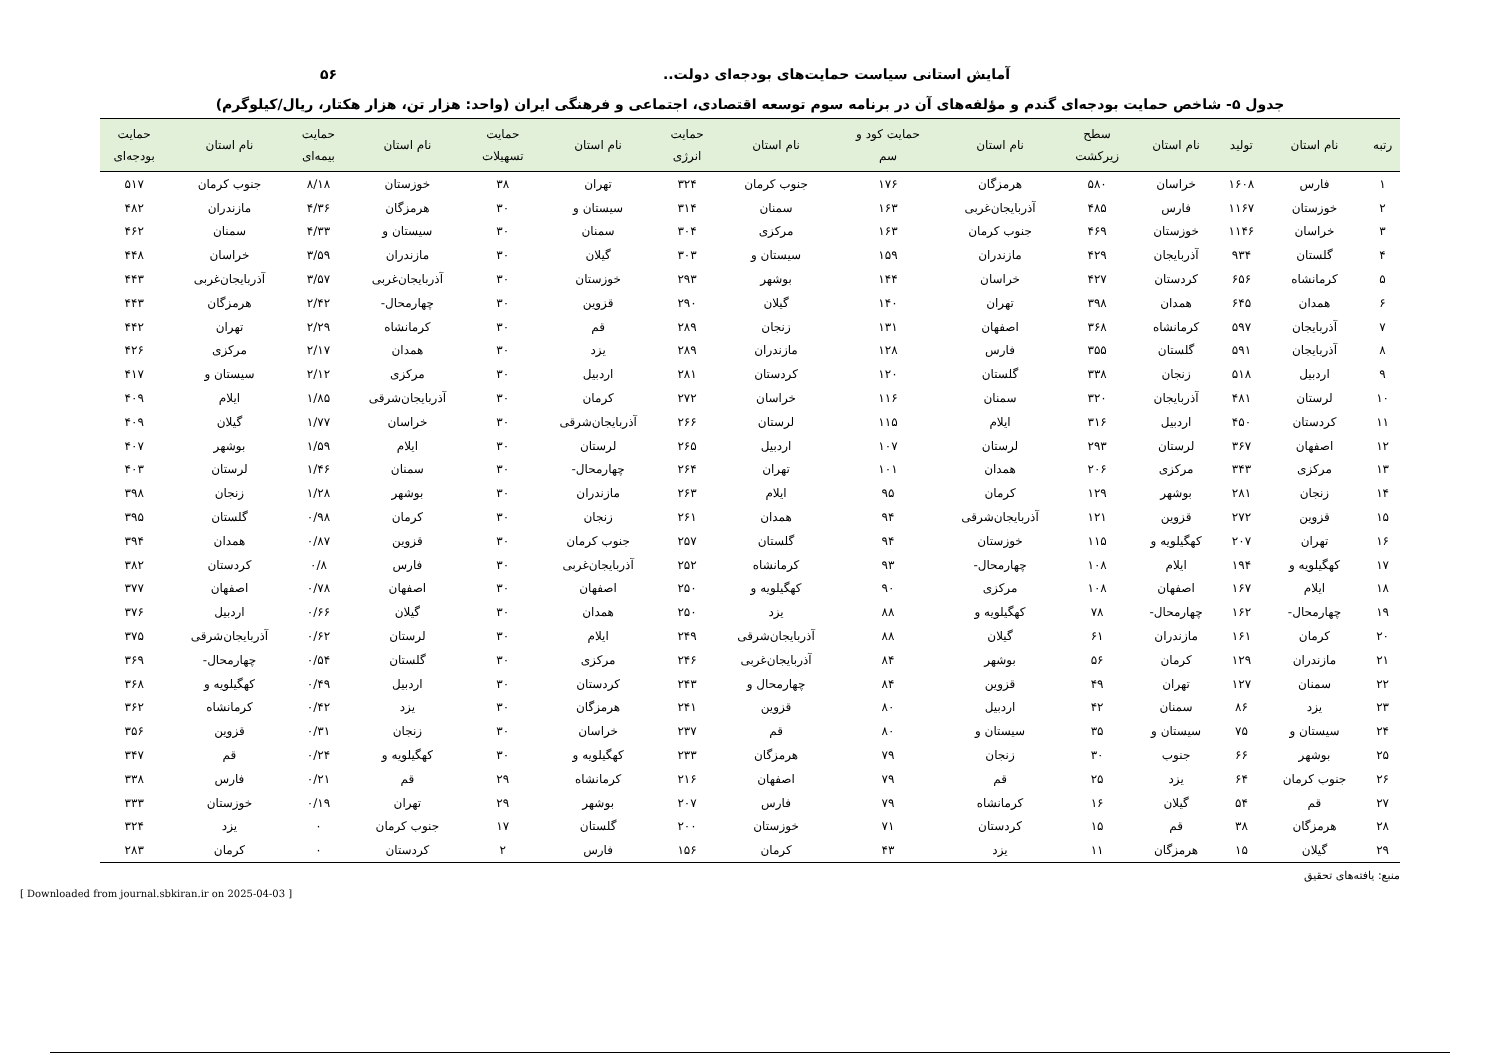آمایش استانی سیاست حمایت‌های بودجه‌ای دولت.. ۵۶
جدول ۵- شاخص حمایت بودجه‌ای گندم و مؤلفه‌های آن در برنامه سوم توسعه اقتصادی، اجتماعی و فرهنگی ایران (واحد: هزار تن، هزار هکتار، ریال/کیلوگرم)
| رتبه | نام استان | تولید | نام استان | سطح زیرکشت | نام استان | حمایت کود و سم | نام استان | حمایت انرژی | نام استان | حمایت تسهیلات | نام استان | حمایت بیمه‌ای | نام استان | حمایت بودجه‌ای |
| --- | --- | --- | --- | --- | --- | --- | --- | --- | --- | --- | --- | --- | --- | --- |
| ۱ | فارس | ۱۶۰۸ | خراسان | ۵۸۰ | هرمزگان | ۱۷۶ | جنوب کرمان | ۳۲۴ | تهران | ۳۸ | خوزستان | ۸/۱۸ | جنوب کرمان | ۵۱۷ |
| ۲ | خوزستان | ۱۱۶۷ | فارس | ۴۸۵ | آذربایجان‌غربی | ۱۶۳ | سمنان | ۳۱۴ | سیستان و | ۳۰ | هرمزگان | ۴/۳۶ | مازندران | ۴۸۲ |
| ۳ | خراسان | ۱۱۴۶ | خوزستان | ۴۶۹ | جنوب کرمان | ۱۶۳ | مرکزی | ۳۰۴ | سمنان | ۳۰ | سیستان و | ۴/۳۳ | سمنان | ۴۶۲ |
| ۴ | گلستان | ۹۳۴ | آذربایجان | ۴۲۹ | مازندران | ۱۵۹ | سیستان و | ۳۰۳ | گیلان | ۳۰ | مازندران | ۳/۵۹ | خراسان | ۴۴۸ |
| ۵ | کرمانشاه | ۶۵۶ | کردستان | ۴۲۷ | خراسان | ۱۴۴ | بوشهر | ۲۹۳ | خوزستان | ۳۰ | آذربایجان‌غربی | ۳/۵۷ | آذربایجان‌غربی | ۴۴۳ |
| ۶ | همدان | ۶۴۵ | همدان | ۳۹۸ | تهران | ۱۴۰ | گیلان | ۲۹۰ | قزوین | ۳۰ | چهارمحال- | ۲/۴۲ | هرمزگان | ۴۴۳ |
| ۷ | آذربایجان | ۵۹۷ | کرمانشاه | ۳۶۸ | اصفهان | ۱۳۱ | زنجان | ۲۸۹ | قم | ۳۰ | کرمانشاه | ۲/۲۹ | تهران | ۴۴۲ |
| ۸ | آذربایجان | ۵۹۱ | گلستان | ۳۵۵ | فارس | ۱۲۸ | مازندران | ۲۸۹ | یزد | ۳۰ | همدان | ۲/۱۷ | مرکزی | ۴۲۶ |
| ۹ | اردبیل | ۵۱۸ | زنجان | ۳۳۸ | گلستان | ۱۲۰ | کردستان | ۲۸۱ | اردبیل | ۳۰ | مرکزی | ۲/۱۲ | سیستان و | ۴۱۷ |
| ۱۰ | لرستان | ۴۸۱ | آذربایجان | ۳۲۰ | سمنان | ۱۱۶ | خراسان | ۲۷۲ | کرمان | ۳۰ | آذربایجان‌شرقی | ۱/۸۵ | ایلام | ۴۰۹ |
| ۱۱ | کردستان | ۴۵۰ | اردبیل | ۳۱۶ | ایلام | ۱۱۵ | لرستان | ۲۶۶ | آذربایجان‌شرقی | ۳۰ | خراسان | ۱/۷۷ | گیلان | ۴۰۹ |
| ۱۲ | اصفهان | ۳۶۷ | لرستان | ۲۹۳ | لرستان | ۱۰۷ | اردبیل | ۲۶۵ | لرستان | ۳۰ | ایلام | ۱/۵۹ | بوشهر | ۴۰۷ |
| ۱۳ | مرکزی | ۳۴۳ | مرکزی | ۲۰۶ | همدان | ۱۰۱ | تهران | ۲۶۴ | چهارمحال- | ۳۰ | سمنان | ۱/۴۶ | لرستان | ۴۰۳ |
| ۱۴ | زنجان | ۲۸۱ | بوشهر | ۱۲۹ | کرمان | ۹۵ | ایلام | ۲۶۳ | مازندران | ۳۰ | بوشهر | ۱/۲۸ | زنجان | ۳۹۸ |
| ۱۵ | قزوین | ۲۷۲ | قزوین | ۱۲۱ | آذربایجان‌شرقی | ۹۴ | همدان | ۲۶۱ | زنجان | ۳۰ | کرمان | ۰/۹۸ | گلستان | ۳۹۵ |
| ۱۶ | تهران | ۲۰۷ | کهگیلویه و | ۱۱۵ | خوزستان | ۹۴ | گلستان | ۲۵۷ | جنوب کرمان | ۳۰ | قزوین | ۰/۸۷ | همدان | ۳۹۴ |
| ۱۷ | کهگیلویه و | ۱۹۴ | ایلام | ۱۰۸ | چهارمحال- | ۹۳ | کرمانشاه | ۲۵۲ | آذربایجان‌غربی | ۳۰ | فارس | ۰/۸ | کردستان | ۳۸۲ |
| ۱۸ | ایلام | ۱۶۷ | اصفهان | ۱۰۸ | مرکزی | ۹۰ | کهگیلویه و | ۲۵۰ | اصفهان | ۳۰ | اصفهان | ۰/۷۸ | اصفهان | ۳۷۷ |
| ۱۹ | چهارمحال- | ۱۶۲ | چهارمحال- | ۷۸ | کهگیلویه و | ۸۸ | یزد | ۲۵۰ | همدان | ۳۰ | گیلان | ۰/۶۶ | اردبیل | ۳۷۶ |
| ۲۰ | کرمان | ۱۶۱ | مازندران | ۶۱ | گیلان | ۸۸ | آذربایجان‌شرقی | ۲۴۹ | ایلام | ۳۰ | لرستان | ۰/۶۲ | آذربایجان‌شرقی | ۳۷۵ |
| ۲۱ | مازندران | ۱۲۹ | کرمان | ۵۶ | بوشهر | ۸۴ | آذربایجان‌غربی | ۲۴۶ | مرکزی | ۳۰ | گلستان | ۰/۵۴ | چهارمحال- | ۳۶۹ |
| ۲۲ | سمنان | ۱۲۷ | تهران | ۴۹ | قزوین | ۸۴ | چهارمحال و | ۲۴۳ | کردستان | ۳۰ | اردبیل | ۰/۴۹ | کهگیلویه و | ۳۶۸ |
| ۲۳ | یزد | ۸۶ | سمنان | ۴۲ | اردبیل | ۸۰ | قزوین | ۲۴۱ | هرمزگان | ۳۰ | یزد | ۰/۴۲ | کرمانشاه | ۳۶۲ |
| ۲۴ | سیستان و | ۷۵ | سیستان و | ۳۵ | سیستان و | ۸۰ | قم | ۲۳۷ | خراسان | ۳۰ | زنجان | ۰/۳۱ | قزوین | ۳۵۶ |
| ۲۵ | بوشهر | ۶۶ | جنوب | ۳۰ | زنجان | ۷۹ | هرمزگان | ۲۳۳ | کهگیلویه و | ۳۰ | کهگیلویه و | ۰/۲۴ | قم | ۳۴۷ |
| ۲۶ | جنوب کرمان | ۶۴ | یزد | ۲۵ | قم | ۷۹ | اصفهان | ۲۱۶ | کرمانشاه | ۲۹ | قم | ۰/۲۱ | فارس | ۳۳۸ |
| ۲۷ | قم | ۵۴ | گیلان | ۱۶ | کرمانشاه | ۷۹ | فارس | ۲۰۷ | بوشهر | ۲۹ | تهران | ۰/۱۹ | خوزستان | ۳۳۳ |
| ۲۸ | هرمزگان | ۳۸ | قم | ۱۵ | کردستان | ۷۱ | خوزستان | ۲۰۰ | گلستان | ۱۷ | جنوب کرمان | ۰ | یزد | ۳۲۴ |
| ۲۹ | گیلان | ۱۵ | هرمزگان | ۱۱ | یزد | ۴۳ | کرمان | ۱۵۶ | فارس | ۲ | کردستان | ۰ | کرمان | ۲۸۳ |
منبع: یافته‌های تحقیق
[ Downloaded from journal.sbkiran.ir on 2025-04-03 ]